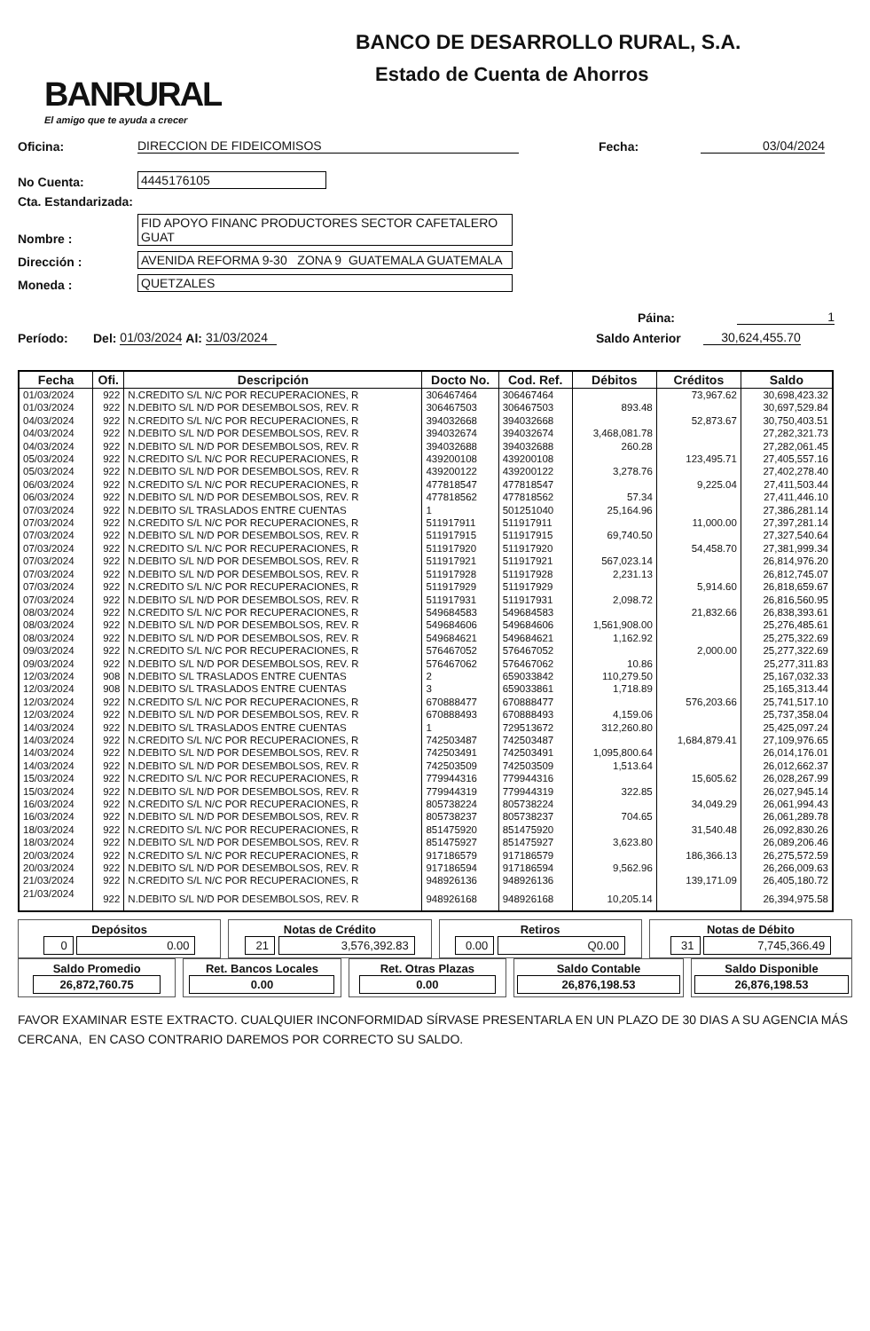BANRURAL
El amigo que te ayuda a crecer
BANCO DE DESARROLLO RURAL, S.A.
Estado de Cuenta de Ahorros
Oficina: DIRECCION DE FIDEICOMISOS Fecha: 03/04/2024
No Cuenta: 4445176105
Cta. Estandarizada:
Nombre : FID APOYO FINANC PRODUCTORES SECTOR CAFETALERO GUAT
Dirección : AVENIDA REFORMA 9-30 ZONA 9 GUATEMALA GUATEMALA
Moneda : QUETZALES
Páina: 1
Período: Del: 01/03/2024 Al: 31/03/2024 Saldo Anterior 30,624,455.70
| Fecha | Ofi. | Descripción | Docto No. | Cod. Ref. | Débitos | Créditos | Saldo |
| --- | --- | --- | --- | --- | --- | --- | --- |
| 01/03/2024 | 922 | N.CREDITO S/L N/C POR RECUPERACIONES, R | 306467464 | 306467464 | | 73,967.62 | 30,698,423.32 |
| 01/03/2024 | 922 | N.DEBITO S/L N/D POR DESEMBOLSOS, REV. R | 306467503 | 306467503 | 893.48 | | 30,697,529.84 |
| 04/03/2024 | 922 | N.CREDITO S/L N/C POR RECUPERACIONES, R | 394032668 | 394032668 | | 52,873.67 | 30,750,403.51 |
| 04/03/2024 | 922 | N.DEBITO S/L N/D POR DESEMBOLSOS, REV. R | 394032674 | 394032674 | 3,468,081.78 | | 27,282,321.73 |
| 04/03/2024 | 922 | N.DEBITO S/L N/D POR DESEMBOLSOS, REV. R | 394032688 | 394032688 | 260.28 | | 27,282,061.45 |
| 05/03/2024 | 922 | N.CREDITO S/L N/C POR RECUPERACIONES, R | 439200108 | 439200108 | | 123,495.71 | 27,405,557.16 |
| 05/03/2024 | 922 | N.DEBITO S/L N/D POR DESEMBOLSOS, REV. R | 439200122 | 439200122 | 3,278.76 | | 27,402,278.40 |
| 06/03/2024 | 922 | N.CREDITO S/L N/C POR RECUPERACIONES, R | 477818547 | 477818547 | | 9,225.04 | 27,411,503.44 |
| 06/03/2024 | 922 | N.DEBITO S/L N/D POR DESEMBOLSOS, REV. R | 477818562 | 477818562 | 57.34 | | 27,411,446.10 |
| 07/03/2024 | 922 | N.DEBITO S/L TRASLADOS ENTRE CUENTAS | 1 | 501251040 | 25,164.96 | | 27,386,281.14 |
| 07/03/2024 | 922 | N.CREDITO S/L N/C POR RECUPERACIONES, R | 511917911 | 511917911 | | 11,000.00 | 27,397,281.14 |
| 07/03/2024 | 922 | N.DEBITO S/L N/D POR DESEMBOLSOS, REV. R | 511917915 | 511917915 | 69,740.50 | | 27,327,540.64 |
| 07/03/2024 | 922 | N.CREDITO S/L N/C POR RECUPERACIONES, R | 511917920 | 511917920 | | 54,458.70 | 27,381,999.34 |
| 07/03/2024 | 922 | N.DEBITO S/L N/D POR DESEMBOLSOS, REV. R | 511917921 | 511917921 | 567,023.14 | | 26,814,976.20 |
| 07/03/2024 | 922 | N.DEBITO S/L N/D POR DESEMBOLSOS, REV. R | 511917928 | 511917928 | 2,231.13 | | 26,812,745.07 |
| 07/03/2024 | 922 | N.CREDITO S/L N/C POR RECUPERACIONES, R | 511917929 | 511917929 | | 5,914.60 | 26,818,659.67 |
| 07/03/2024 | 922 | N.DEBITO S/L N/D POR DESEMBOLSOS, REV. R | 511917931 | 511917931 | 2,098.72 | | 26,816,560.95 |
| 08/03/2024 | 922 | N.CREDITO S/L N/C POR RECUPERACIONES, R | 549684583 | 549684583 | | 21,832.66 | 26,838,393.61 |
| 08/03/2024 | 922 | N.DEBITO S/L N/D POR DESEMBOLSOS, REV. R | 549684606 | 549684606 | 1,561,908.00 | | 25,276,485.61 |
| 08/03/2024 | 922 | N.DEBITO S/L N/D POR DESEMBOLSOS, REV. R | 549684621 | 549684621 | 1,162.92 | | 25,275,322.69 |
| 09/03/2024 | 922 | N.CREDITO S/L N/C POR RECUPERACIONES, R | 576467052 | 576467052 | | 2,000.00 | 25,277,322.69 |
| 09/03/2024 | 922 | N.DEBITO S/L N/D POR DESEMBOLSOS, REV. R | 576467062 | 576467062 | 10.86 | | 25,277,311.83 |
| 12/03/2024 | 908 | N.DEBITO S/L TRASLADOS ENTRE CUENTAS | 2 | 659033842 | 110,279.50 | | 25,167,032.33 |
| 12/03/2024 | 908 | N.DEBITO S/L TRASLADOS ENTRE CUENTAS | 3 | 659033861 | 1,718.89 | | 25,165,313.44 |
| 12/03/2024 | 922 | N.CREDITO S/L N/C POR RECUPERACIONES, R | 670888477 | 670888477 | | 576,203.66 | 25,741,517.10 |
| 12/03/2024 | 922 | N.DEBITO S/L N/D POR DESEMBOLSOS, REV. R | 670888493 | 670888493 | 4,159.06 | | 25,737,358.04 |
| 14/03/2024 | 922 | N.DEBITO S/L TRASLADOS ENTRE CUENTAS | 1 | 729513672 | 312,260.80 | | 25,425,097.24 |
| 14/03/2024 | 922 | N.CREDITO S/L N/C POR RECUPERACIONES, R | 742503487 | 742503487 | | 1,684,879.41 | 27,109,976.65 |
| 14/03/2024 | 922 | N.DEBITO S/L N/D POR DESEMBOLSOS, REV. R | 742503491 | 742503491 | 1,095,800.64 | | 26,014,176.01 |
| 14/03/2024 | 922 | N.DEBITO S/L N/D POR DESEMBOLSOS, REV. R | 742503509 | 742503509 | 1,513.64 | | 26,012,662.37 |
| 15/03/2024 | 922 | N.CREDITO S/L N/C POR RECUPERACIONES, R | 779944316 | 779944316 | | 15,605.62 | 26,028,267.99 |
| 15/03/2024 | 922 | N.DEBITO S/L N/D POR DESEMBOLSOS, REV. R | 779944319 | 779944319 | 322.85 | | 26,027,945.14 |
| 16/03/2024 | 922 | N.CREDITO S/L N/C POR RECUPERACIONES, R | 805738224 | 805738224 | | 34,049.29 | 26,061,994.43 |
| 16/03/2024 | 922 | N.DEBITO S/L N/D POR DESEMBOLSOS, REV. R | 805738237 | 805738237 | 704.65 | | 26,061,289.78 |
| 18/03/2024 | 922 | N.CREDITO S/L N/C POR RECUPERACIONES, R | 851475920 | 851475920 | | 31,540.48 | 26,092,830.26 |
| 18/03/2024 | 922 | N.DEBITO S/L N/D POR DESEMBOLSOS, REV. R | 851475927 | 851475927 | 3,623.80 | | 26,089,206.46 |
| 20/03/2024 | 922 | N.CREDITO S/L N/C POR RECUPERACIONES, R | 917186579 | 917186579 | | 186,366.13 | 26,275,572.59 |
| 20/03/2024 | 922 | N.DEBITO S/L N/D POR DESEMBOLSOS, REV. R | 917186594 | 917186594 | 9,562.96 | | 26,266,009.63 |
| 21/03/2024 | 922 | N.CREDITO S/L N/C POR RECUPERACIONES, R | 948926136 | 948926136 | | 139,171.09 | 26,405,180.72 |
| 21/03/2024 | 922 | N.DEBITO S/L N/D POR DESEMBOLSOS, REV. R | 948926168 | 948926168 | 10,205.14 | | 26,394,975.58 |
Depósitos
0 0.00
Notas de Crédito
21 3,576,392.83
Retiros
0.00 Q0.00
Notas de Débito
31 7,745,366.49
Saldo Promedio
26,872,760.75
Ret. Bancos Locales
0.00
Ret. Otras Plazas
0.00
Saldo Contable
26,876,198.53
Saldo Disponible
26,876,198.53
FAVOR EXAMINAR ESTE EXTRACTO. CUALQUIER INCONFORMIDAD SÍRVASE PRESENTARLA EN UN PLAZO DE 30 DIAS A SU AGENCIA MÁS CERCANA, EN CASO CONTRARIO DAREMOS POR CORRECTO SU SALDO.